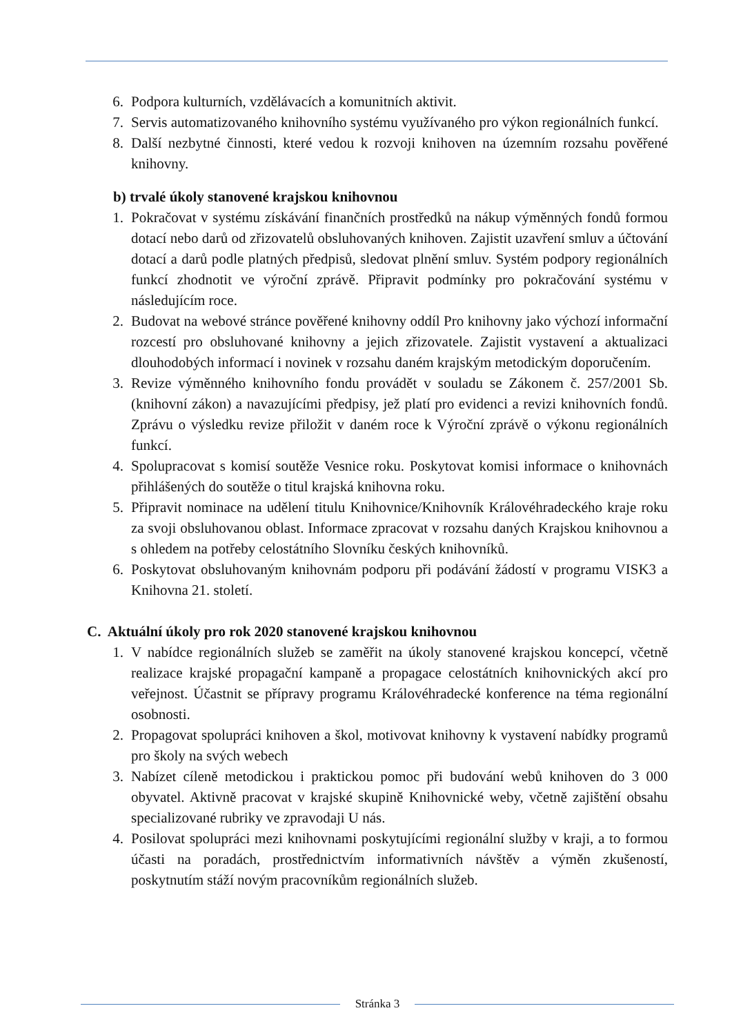6. Podpora kulturních, vzdělávacích a komunitních aktivit.
7. Servis automatizovaného knihovního systému využívaného pro výkon regionálních funkcí.
8. Další nezbytné činnosti, které vedou k rozvoji knihoven na územním rozsahu pověřené knihovny.
b) trvalé úkoly stanovené krajskou knihovnou
1. Pokračovat v systému získávání finančních prostředků na nákup výměnných fondů formou dotací nebo darů od zřizovatelů obsluhovaných knihoven. Zajistit uzavření smluv a účtování dotací a darů podle platných předpisů, sledovat plnění smluv. Systém podpory regionálních funkcí zhodnotit ve výroční zprávě. Připravit podmínky pro pokračování systému v následujícím roce.
2. Budovat na webové stránce pověřené knihovny oddíl Pro knihovny jako výchozí informační rozcestí pro obsluhované knihovny a jejich zřizovatele. Zajistit vystavení a aktualizaci dlouhodobých informací i novinek v rozsahu daném krajským metodickým doporučením.
3. Revize výměnného knihovního fondu provádět v souladu se Zákonem č. 257/2001 Sb. (knihovní zákon) a navazujícími předpisy, jež platí pro evidenci a revizi knihovních fondů. Zprávu o výsledku revize přiložit v daném roce k Výroční zprávě o výkonu regionálních funkcí.
4. Spolupracovat s komisí soutěže Vesnice roku. Poskytovat komisi informace o knihovnách přihlášených do soutěže o titul krajská knihovna roku.
5. Připravit nominace na udělení titulu Knihovnice/Knihovník Královéhradeckého kraje roku za svoji obsluhovanou oblast. Informace zpracovat v rozsahu daných Krajskou knihovnou a s ohledem na potřeby celostátního Slovníku českých knihovníků.
6. Poskytovat obsluhovaným knihovnám podporu při podávání žádostí v programu VISK3 a Knihovna 21. století.
C. Aktuální úkoly pro rok 2020 stanovené krajskou knihovnou
1. V nabídce regionálních služeb se zaměřit na úkoly stanovené krajskou koncepcí, včetně realizace krajské propagační kampaně a propagace celostátních knihovnických akcí pro veřejnost. Účastnit se přípravy programu Královéhradecké konference na téma regionální osobnosti.
2. Propagovat spolupráci knihoven a škol, motivovat knihovny k vystavení nabídky programů pro školy na svých webech
3. Nabízet cíleně metodickou i praktickou pomoc při budování webů knihoven do 3 000 obyvatel. Aktivně pracovat v krajské skupině Knihovnické weby, včetně zajištění obsahu specializované rubriky ve zpravodaji U nás.
4. Posilovat spolupráci mezi knihovnami poskytujícími regionální služby v kraji, a to formou účasti na poradách, prostřednictvím informativních návštěv a výměn zkušeností, poskytnutím stáží novým pracovníkům regionálních služeb.
Stránka 3